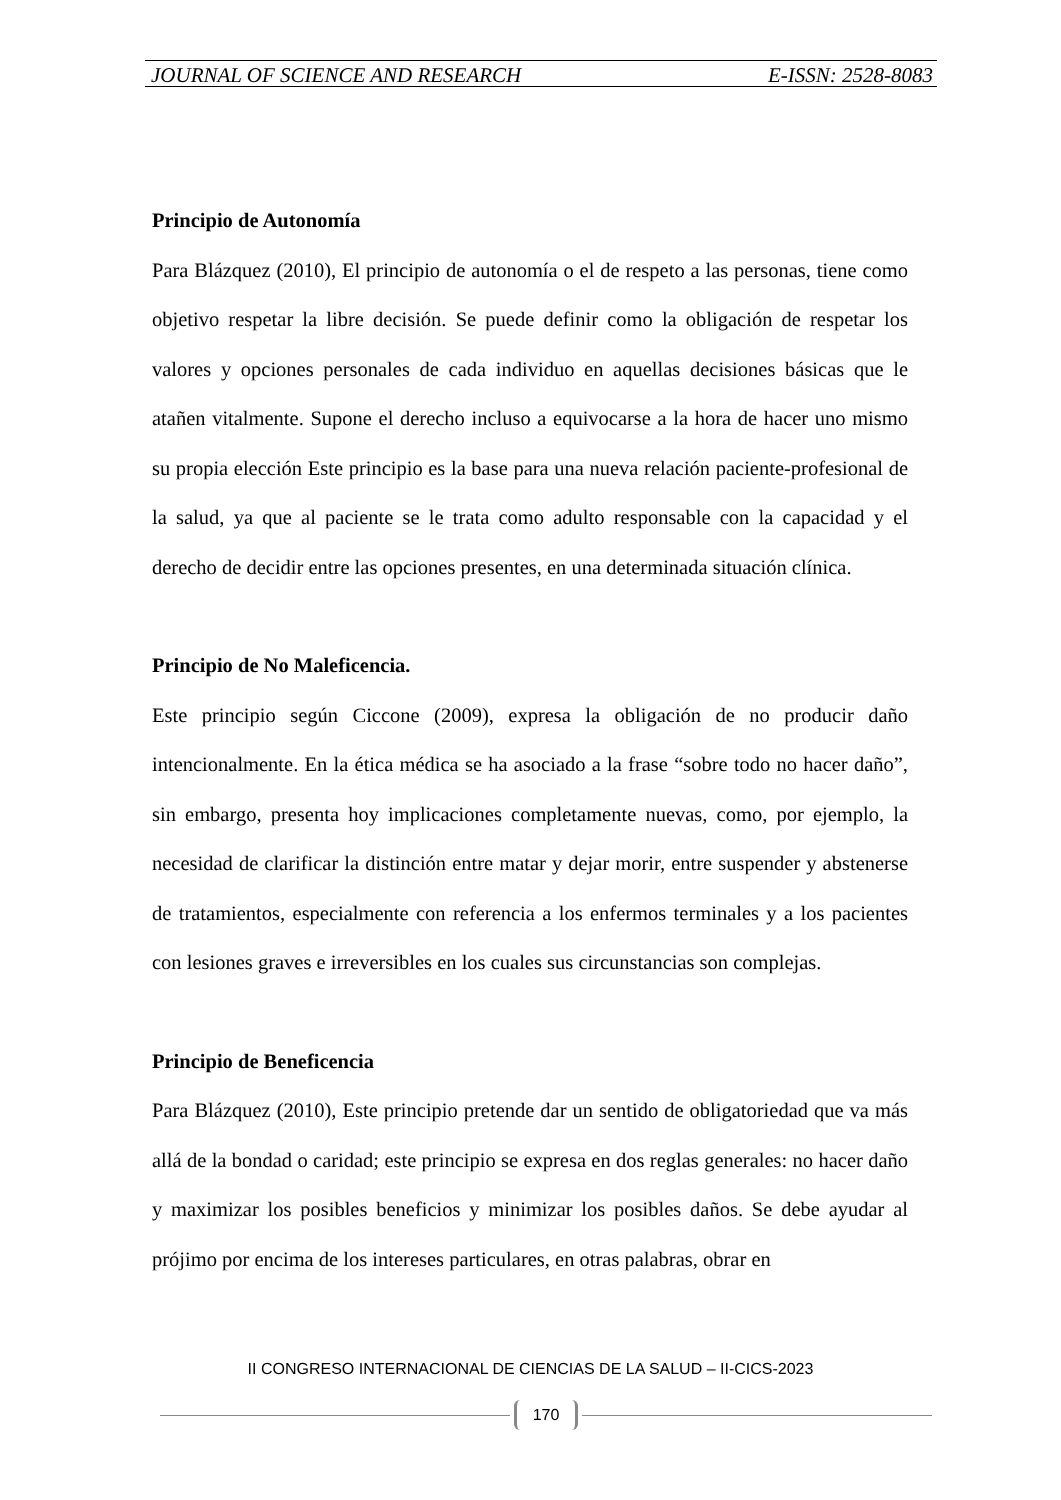JOURNAL OF SCIENCE AND RESEARCH E-ISSN: 2528-8083
Principio de Autonomía
Para Blázquez (2010), El principio de autonomía o el de respeto a las personas, tiene como objetivo respetar la libre decisión. Se puede definir como la obligación de respetar los valores y opciones personales de cada individuo en aquellas decisiones básicas que le atañen vitalmente. Supone el derecho incluso a equivocarse a la hora de hacer uno mismo su propia elección Este principio es la base para una nueva relación paciente-profesional de la salud, ya que al paciente se le trata como adulto responsable con la capacidad y el derecho de decidir entre las opciones presentes, en una determinada situación clínica.
Principio de No Maleficencia.
Este principio según Ciccone (2009), expresa la obligación de no producir daño intencionalmente. En la ética médica se ha asociado a la frase “sobre todo no hacer daño”, sin embargo, presenta hoy implicaciones completamente nuevas, como, por ejemplo, la necesidad de clarificar la distinción entre matar y dejar morir, entre suspender y abstenerse de tratamientos, especialmente con referencia a los enfermos terminales y a los pacientes con lesiones graves e irreversibles en los cuales sus circunstancias son complejas.
Principio de Beneficencia
Para Blázquez (2010), Este principio pretende dar un sentido de obligatoriedad que va más allá de la bondad o caridad; este principio se expresa en dos reglas generales: no hacer daño y maximizar los posibles beneficios y minimizar los posibles daños. Se debe ayudar al prójimo por encima de los intereses particulares, en otras palabras, obrar en
II CONGRESO INTERNACIONAL DE CIENCIAS DE LA SALUD – II-CICS-2023
170